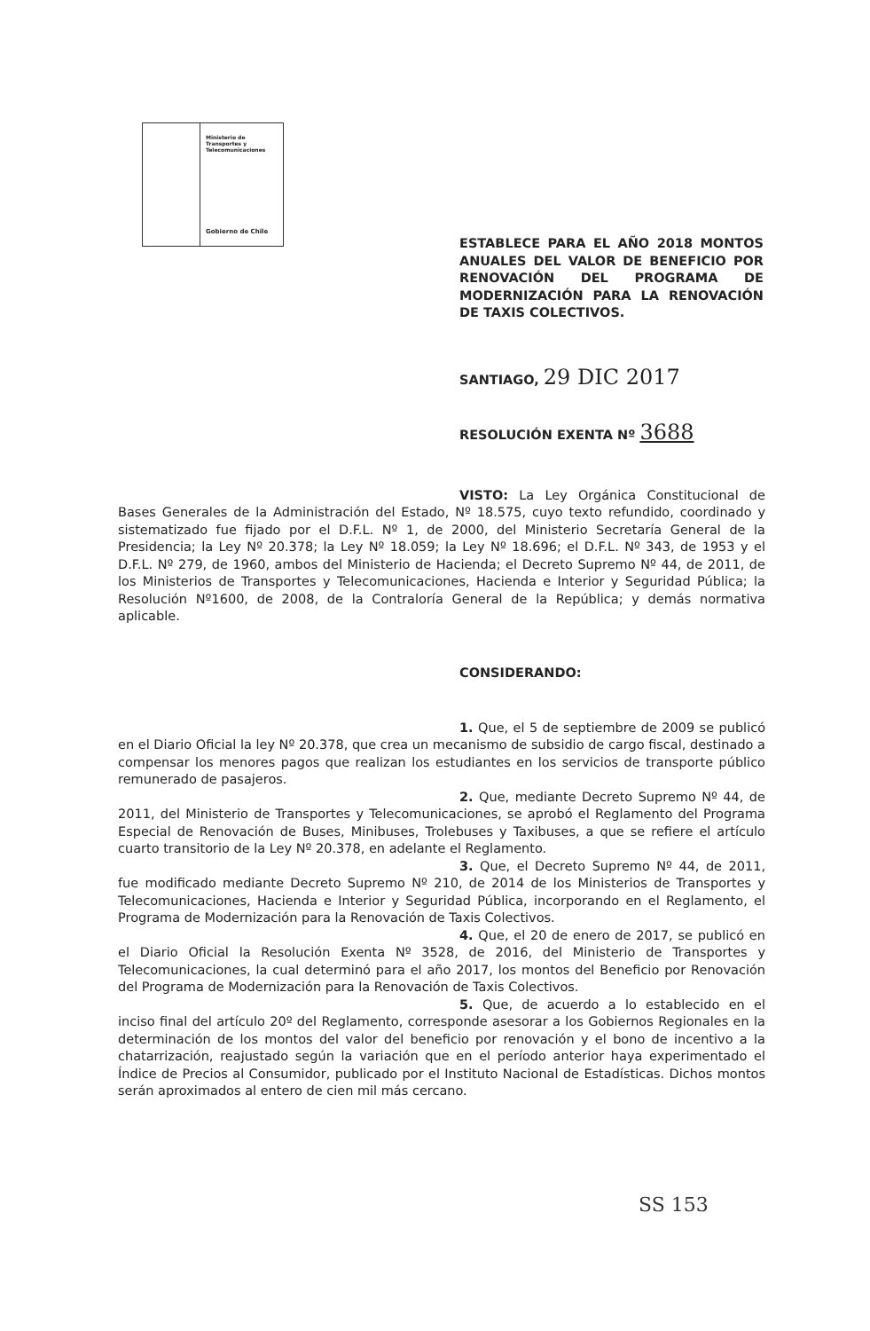Ministerio de
Transportes y
Telecomunicaciones
Gobierno de Chile
ESTABLECE PARA EL AÑO 2018 MONTOS ANUALES DEL VALOR DE BENEFICIO POR RENOVACIÓN DEL PROGRAMA DE MODERNIZACIÓN PARA LA RENOVACIÓN DE TAXIS COLECTIVOS.
SANTIAGO, 29 DIC 2017
RESOLUCIÓN EXENTA Nº 3688
VISTO: La Ley Orgánica Constitucional de Bases Generales de la Administración del Estado, Nº 18.575, cuyo texto refundido, coordinado y sistematizado fue fijado por el D.F.L. Nº 1, de 2000, del Ministerio Secretaría General de la Presidencia; la Ley Nº 20.378; la Ley Nº 18.059; la Ley Nº 18.696; el D.F.L. Nº 343, de 1953 y el D.F.L. Nº 279, de 1960, ambos del Ministerio de Hacienda; el Decreto Supremo Nº 44, de 2011, de los Ministerios de Transportes y Telecomunicaciones, Hacienda e Interior y Seguridad Pública; la Resolución Nº1600, de 2008, de la Contraloría General de la República; y demás normativa aplicable.
CONSIDERANDO:
1. Que, el 5 de septiembre de 2009 se publicó en el Diario Oficial la ley Nº 20.378, que crea un mecanismo de subsidio de cargo fiscal, destinado a compensar los menores pagos que realizan los estudiantes en los servicios de transporte público remunerado de pasajeros.
2. Que, mediante Decreto Supremo Nº 44, de 2011, del Ministerio de Transportes y Telecomunicaciones, se aprobó el Reglamento del Programa Especial de Renovación de Buses, Minibuses, Trolebuses y Taxibuses, a que se refiere el artículo cuarto transitorio de la Ley Nº 20.378, en adelante el Reglamento.
3. Que, el Decreto Supremo Nº 44, de 2011, fue modificado mediante Decreto Supremo Nº 210, de 2014 de los Ministerios de Transportes y Telecomunicaciones, Hacienda e Interior y Seguridad Pública, incorporando en el Reglamento, el Programa de Modernización para la Renovación de Taxis Colectivos.
4. Que, el 20 de enero de 2017, se publicó en el Diario Oficial la Resolución Exenta Nº 3528, de 2016, del Ministerio de Transportes y Telecomunicaciones, la cual determinó para el año 2017, los montos del Beneficio por Renovación del Programa de Modernización para la Renovación de Taxis Colectivos.
5. Que, de acuerdo a lo establecido en el inciso final del artículo 20º del Reglamento, corresponde asesorar a los Gobiernos Regionales en la determinación de los montos del valor del beneficio por renovación y el bono de incentivo a la chatarrización, reajustado según la variación que en el período anterior haya experimentado el Índice de Precios al Consumidor, publicado por el Instituto Nacional de Estadísticas. Dichos montos serán aproximados al entero de cien mil más cercano.
SS 153